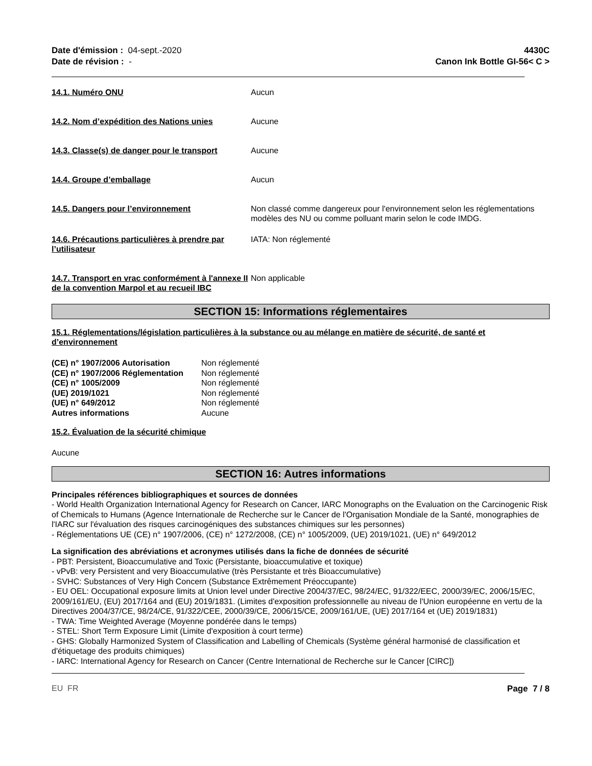Date d'émission : 04-sept.-2020
Date de révision : -
4430C
Canon Ink Bottle GI-56< C >
14.1. Numéro ONU Aucun
14.2. Nom d’expédition des Nations unies Aucune
14.3. Classe(s) de danger pour le transport
Aucune
14.4. Groupe d’emballage Aucun
14.5. Dangers pour l’environnement Non classé comme dangereux pour l'environnement selon les réglementations modèles des NU ou comme polluant marin selon le code IMDG.
14.6. Précautions particulières à prendre par l’utilisateur
IATA: Non réglementé
14.7. Transport en vrac conformément à l'annexe II de la convention Marpol et au recueil IBC
Non applicable
SECTION 15: Informations réglementaires
15.1. Réglementations/législation particulières à la substance ou au mélange en matière de sécurité, de santé et d’environnement
| (CE) n° 1907/2006 Autorisation | Non réglementé |
| (CE) n° 1907/2006 Réglementation | Non réglementé |
| (CE) n° 1005/2009 | Non réglementé |
| (UE) 2019/1021 | Non réglementé |
| (UE) n° 649/2012 | Non réglementé |
| Autres informations | Aucune |
15.2. Évaluation de la sécurité chimique
Aucune
SECTION 16: Autres informations
Principales références bibliographiques et sources de données
- World Health Organization International Agency for Research on Cancer, IARC Monographs on the Evaluation on the Carcinogenic Risk of Chemicals to Humans (Agence Internationale de Recherche sur le Cancer de l'Organisation Mondiale de la Santé, monographies de l'IARC sur l'évaluation des risques carcinogéniques des substances chimiques sur les personnes)
- Réglementations UE (CE) n° 1907/2006, (CE) n° 1272/2008, (CE) n° 1005/2009, (UE) 2019/1021, (UE) n° 649/2012
La signification des abréviations et acronymes utilisés dans la fiche de données de sécurité
- PBT: Persistent, Bioaccumulative and Toxic (Persistante, bioaccumulative et toxique)
- vPvB: very Persistent and very Bioaccumulative (très Persistante et très Bioaccumulative)
- SVHC: Substances of Very High Concern (Substance Extrêmement Préoccupante)
- EU OEL: Occupational exposure limits at Union level under Directive 2004/37/EC, 98/24/EC, 91/322/EEC, 2000/39/EC, 2006/15/EC, 2009/161/EU, (EU) 2017/164 and (EU) 2019/1831. (Limites d'exposition professionnelle au niveau de l'Union européenne en vertu de la Directives 2004/37/CE, 98/24/CE, 91/322/CEE, 2000/39/CE, 2006/15/CE, 2009/161/UE, (UE) 2017/164 et (UE) 2019/1831)
- TWA: Time Weighted Average (Moyenne pondérée dans le temps)
- STEL: Short Term Exposure Limit (Limite d'exposition à court terme)
- GHS: Globally Harmonized System of Classification and Labelling of Chemicals (Système général harmonisé de classification et d'étiquetage des produits chimiques)
- IARC: International Agency for Research on Cancer (Centre International de Recherche sur le Cancer [CIRC])
EU FR Page 7 / 8